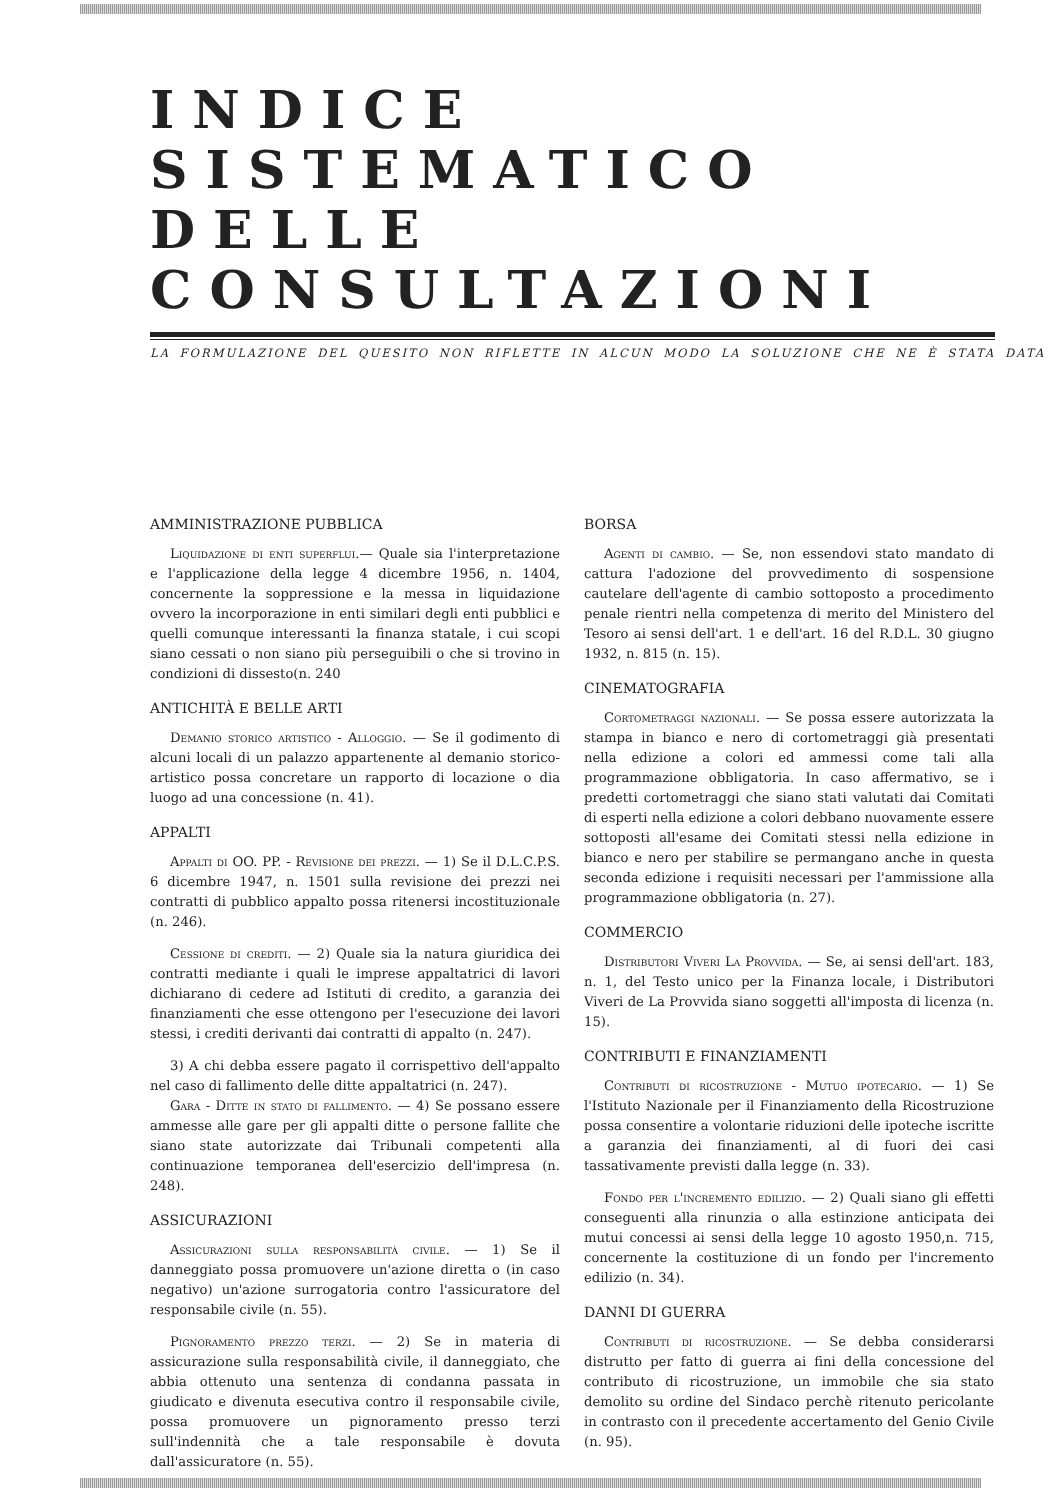INDICE SISTEMATICO DELLE CONSULTAZIONI
LA FORMULAZIONE DEL QUESITO NON RIFLETTE IN ALCUN MODO LA SOLUZIONE CHE NE È STATA DATA
AMMINISTRAZIONE PUBBLICA
Liquidazione di enti superflui.— Quale sia l'interpretazione e l'applicazione della legge 4 dicembre 1956, n. 1404, concernente la soppressione e la messa in liquidazione ovvero la incorporazione in enti similari degli enti pubblici e quelli comunque interessanti la finanza statale, i cui scopi siano cessati o non siano più perseguibili o che si trovino in condizioni di dissesto(n. 240
ANTICHITÀ E BELLE ARTI
Demanio storico artistico - Alloggio. — Se il godimento di alcuni locali di un palazzo appartenente al demanio storico-artistico possa concretare un rapporto di locazione o dia luogo ad una concessione (n. 41).
APPALTI
Appalti di OO. PP. - Revisione dei prezzi. — 1) Se il D.L.C.P.S. 6 dicembre 1947, n. 1501 sulla revisione dei prezzi nei contratti di pubblico appalto possa ritenersi incostituzionale (n. 246).
Cessione di crediti. — 2) Quale sia la natura giuridica dei contratti mediante i quali le imprese appaltatrici di lavori dichiarano di cedere ad Istituti di credito, a garanzia dei finanziamenti che esse ottengono per l'esecuzione dei lavori stessi, i crediti derivanti dai contratti di appalto (n. 247).
3) A chi debba essere pagato il corrispettivo dell'appalto nel caso di fallimento delle ditte appaltatrici (n. 247).
Gara - Ditte in stato di fallimento. — 4) Se possano essere ammesse alle gare per gli appalti ditte o persone fallite che siano state autorizzate dai Tribunali competenti alla continuazione temporanea dell'esercizio dell'impresa (n. 248).
ASSICURAZIONI
Assicurazioni sulla responsabilità civile. — 1) Se il danneggiato possa promuovere un'azione diretta o (in caso negativo) un'azione surrogatoria contro l'assicuratore del responsabile civile (n. 55).
Pignoramento prezzo terzi. — 2) Se in materia di assicurazione sulla responsabilità civile, il danneggiato, che abbia ottenuto una sentenza di condanna passata in giudicato e divenuta esecutiva contro il responsabile civile, possa promuovere un pignoramento presso terzi sull'indennità che a tale responsabile è dovuta dall'assicuratore (n. 55).
BORSA
Agenti di cambio. — Se, non essendovi stato mandato di cattura l'adozione del provvedimento di sospensione cautelare dell'agente di cambio sottoposto a procedimento penale rientri nella competenza di merito del Ministero del Tesoro ai sensi dell'art. 1 e dell'art. 16 del R.D.L. 30 giugno 1932, n. 815 (n. 15).
CINEMATOGRAFIA
Cortometraggi nazionali. — Se possa essere autorizzata la stampa in bianco e nero di cortometraggi già presentati nella edizione a colori ed ammessi come tali alla programmazione obbligatoria. In caso affermativo, se i predetti cortometraggi che siano stati valutati dai Comitati di esperti nella edizione a colori debbano nuovamente essere sottoposti all'esame dei Comitati stessi nella edizione in bianco e nero per stabilire se permangano anche in questa seconda edizione i requisiti necessari per l'ammissione alla programmazione obbligatoria (n. 27).
COMMERCIO
Distributori Viveri La Provvida. — Se, ai sensi dell'art. 183, n. 1, del Testo unico per la Finanza locale, i Distributori Viveri de La Provvida siano soggetti all'imposta di licenza (n. 15).
CONTRIBUTI E FINANZIAMENTI
Contributi di ricostruzione - Mutuo ipotecario. — 1) Se l'Istituto Nazionale per il Finanziamento della Ricostruzione possa consentire a volontarie riduzioni delle ipoteche iscritte a garanzia dei finanziamenti, al di fuori dei casi tassativamente previsti dalla legge (n. 33).
Fondo per l'incremento edilizio. — 2) Quali siano gli effetti conseguenti alla rinunzia o alla estinzione anticipata dei mutui concessi ai sensi della legge 10 agosto 1950,n. 715, concernente la costituzione di un fondo per l'incremento edilizio (n. 34).
DANNI DI GUERRA
Contributi di ricostruzione. — Se debba considerarsi distrutto per fatto di guerra ai fini della concessione del contributo di ricostruzione, un immobile che sia stato demolito su ordine del Sindaco perchè ritenuto pericolante in contrasto con il precedente accertamento del Genio Civile (n. 95).